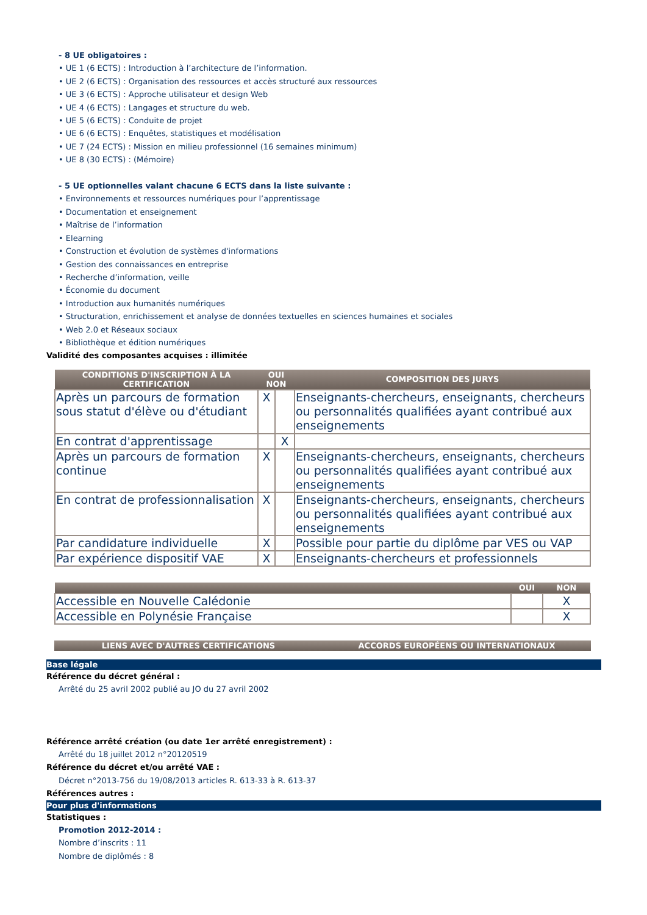- 8 UE obligatoires :
• UE 1 (6 ECTS) : Introduction à l’architecture de l’information.
• UE 2 (6 ECTS) : Organisation des ressources et accès structuré aux ressources
• UE 3 (6 ECTS) : Approche utilisateur et design Web
• UE 4 (6 ECTS) : Langages et structure du web.
• UE 5 (6 ECTS) : Conduite de projet
• UE 6 (6 ECTS) : Enquêtes, statistiques et modélisation
• UE 7 (24 ECTS) : Mission en milieu professionnel (16 semaines minimum)
• UE 8 (30 ECTS) : (Mémoire)
- 5 UE optionnelles valant chacune 6 ECTS dans la liste suivante :
• Environnements et ressources numériques pour l’apprentissage
• Documentation et enseignement
• Maîtrise de l’information
• Elearning
• Construction et évolution de systèmes d'informations
• Gestion des connaissances en entreprise
• Recherche d’information, veille
• Économie du document
• Introduction aux humanités numériques
• Structuration, enrichissement et analyse de données textuelles en sciences humaines et sociales
• Web 2.0 et Réseaux sociaux
• Bibliothèque et édition numériques
Validité des composantes acquises : illimitée
| CONDITIONS D'INSCRIPTION À LA CERTIFICATION | OUI NON | | COMPOSITION DES JURYS |
| --- | --- | --- | --- |
| Après un parcours de formation sous statut d'élève ou d'étudiant | X | | Enseignants-chercheurs, enseignants, chercheurs ou personnalités qualifiées ayant contribué aux enseignements |
| En contrat d'apprentissage | | X | |
| Après un parcours de formation continue | X | | Enseignants-chercheurs, enseignants, chercheurs ou personnalités qualifiées ayant contribué aux enseignements |
| En contrat de professionnalisation | X | | Enseignants-chercheurs, enseignants, chercheurs ou personnalités qualifiées ayant contribué aux enseignements |
| Par candidature individuelle | X | | Possible pour partie du diplôme par VES ou VAP |
| Par expérience dispositif VAE | X | | Enseignants-chercheurs et professionnels |
| | OUI | NON |
| --- | --- | --- |
| Accessible en Nouvelle Calédonie | | X |
| Accessible en Polynésie Française | | X |
| LIENS AVEC D'AUTRES CERTIFICATIONS | ACCORDS EUROPÉENS OU INTERNATIONAUX |
| --- | --- |
Base légale
Référence du décret général :
Arrêté du 25 avril 2002 publié au JO du 27 avril 2002
Référence arrêté création (ou date 1er arrêté enregistrement) :
Arrêté du 18 juillet 2012 n°20120519
Référence du décret et/ou arrêté VAE :
Décret n°2013-756 du 19/08/2013 articles R. 613-33 à R. 613-37
Références autres :
Pour plus d'informations
Statistiques :
Promotion 2012-2014 :
Nombre d’inscrits : 11
Nombre de diplômés : 8